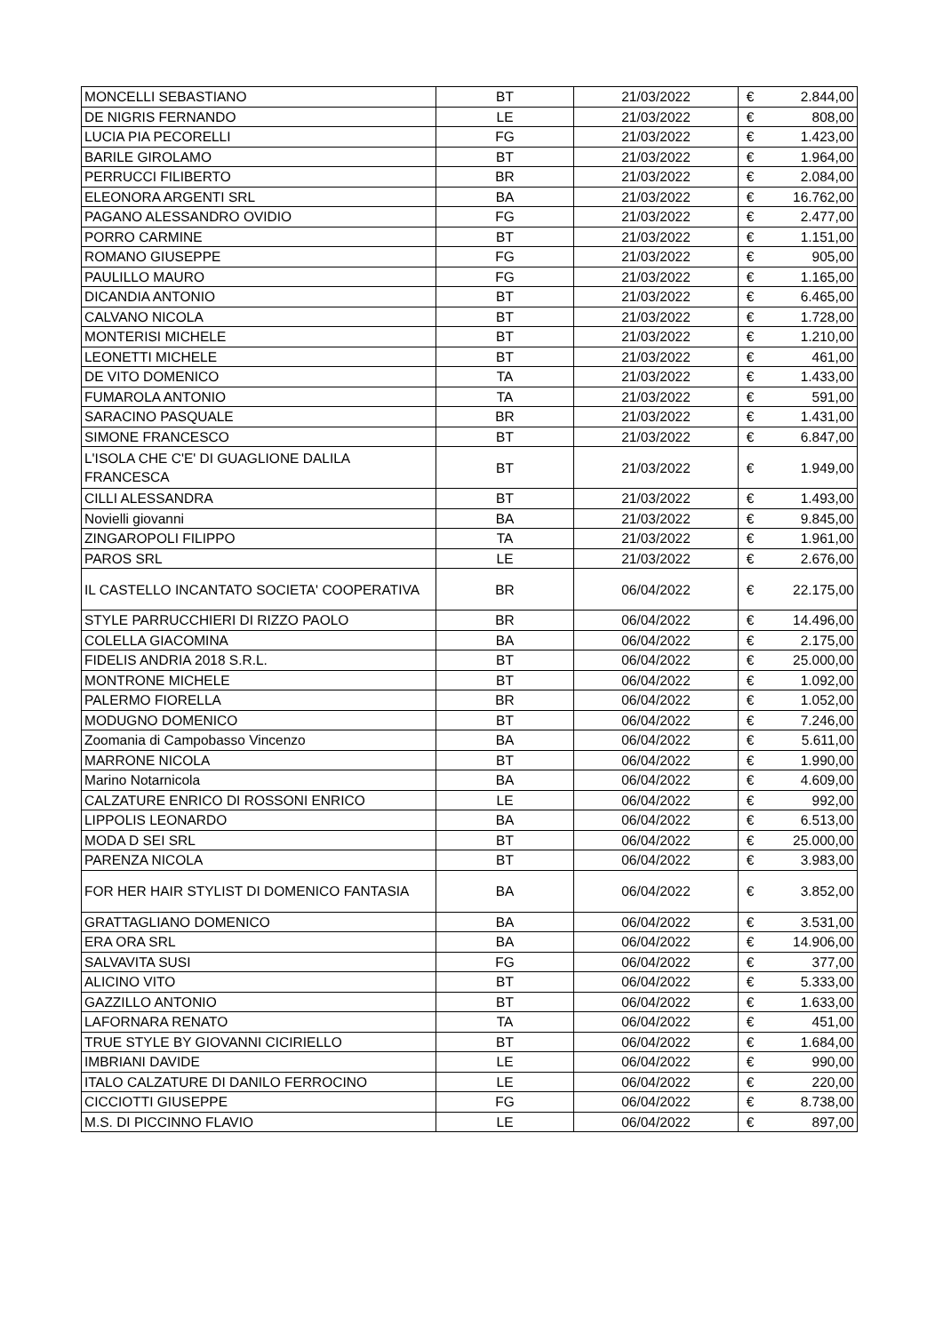| MONCELLI SEBASTIANO | BT | 21/03/2022 | € | 2.844,00 |
| DE NIGRIS FERNANDO | LE | 21/03/2022 | € | 808,00 |
| LUCIA PIA PECORELLI | FG | 21/03/2022 | € | 1.423,00 |
| BARILE GIROLAMO | BT | 21/03/2022 | € | 1.964,00 |
| PERRUCCI FILIBERTO | BR | 21/03/2022 | € | 2.084,00 |
| ELEONORA ARGENTI SRL | BA | 21/03/2022 | € | 16.762,00 |
| PAGANO ALESSANDRO OVIDIO | FG | 21/03/2022 | € | 2.477,00 |
| PORRO CARMINE | BT | 21/03/2022 | € | 1.151,00 |
| ROMANO GIUSEPPE | FG | 21/03/2022 | € | 905,00 |
| PAULILLO MAURO | FG | 21/03/2022 | € | 1.165,00 |
| DICANDIA ANTONIO | BT | 21/03/2022 | € | 6.465,00 |
| CALVANO NICOLA | BT | 21/03/2022 | € | 1.728,00 |
| MONTERISI MICHELE | BT | 21/03/2022 | € | 1.210,00 |
| LEONETTI MICHELE | BT | 21/03/2022 | € | 461,00 |
| DE VITO DOMENICO | TA | 21/03/2022 | € | 1.433,00 |
| FUMAROLA ANTONIO | TA | 21/03/2022 | € | 591,00 |
| SARACINO PASQUALE | BR | 21/03/2022 | € | 1.431,00 |
| SIMONE FRANCESCO | BT | 21/03/2022 | € | 6.847,00 |
| L'ISOLA CHE C'E' DI GUAGLIONE DALILA FRANCESCA | BT | 21/03/2022 | € | 1.949,00 |
| CILLI ALESSANDRA | BT | 21/03/2022 | € | 1.493,00 |
| Novielli giovanni | BA | 21/03/2022 | € | 9.845,00 |
| ZINGAROPOLI FILIPPO | TA | 21/03/2022 | € | 1.961,00 |
| PAROS SRL | LE | 21/03/2022 | € | 2.676,00 |
| IL CASTELLO INCANTATO SOCIETA' COOPERATIVA | BR | 06/04/2022 | € | 22.175,00 |
| STYLE PARRUCCHIERI DI RIZZO PAOLO | BR | 06/04/2022 | € | 14.496,00 |
| COLELLA GIACOMINA | BA | 06/04/2022 | € | 2.175,00 |
| FIDELIS ANDRIA 2018 S.R.L. | BT | 06/04/2022 | € | 25.000,00 |
| MONTRONE MICHELE | BT | 06/04/2022 | € | 1.092,00 |
| PALERMO FIORELLA | BR | 06/04/2022 | € | 1.052,00 |
| MODUGNO DOMENICO | BT | 06/04/2022 | € | 7.246,00 |
| Zoomania di Campobasso Vincenzo | BA | 06/04/2022 | € | 5.611,00 |
| MARRONE NICOLA | BT | 06/04/2022 | € | 1.990,00 |
| Marino Notarnicola | BA | 06/04/2022 | € | 4.609,00 |
| CALZATURE ENRICO DI ROSSONI ENRICO | LE | 06/04/2022 | € | 992,00 |
| LIPPOLIS LEONARDO | BA | 06/04/2022 | € | 6.513,00 |
| MODA D SEI SRL | BT | 06/04/2022 | € | 25.000,00 |
| PARENZA NICOLA | BT | 06/04/2022 | € | 3.983,00 |
| FOR HER HAIR STYLIST DI DOMENICO FANTASIA | BA | 06/04/2022 | € | 3.852,00 |
| GRATTAGLIANO DOMENICO | BA | 06/04/2022 | € | 3.531,00 |
| ERA ORA SRL | BA | 06/04/2022 | € | 14.906,00 |
| SALVAVITA SUSI | FG | 06/04/2022 | € | 377,00 |
| ALICINO VITO | BT | 06/04/2022 | € | 5.333,00 |
| GAZZILLO ANTONIO | BT | 06/04/2022 | € | 1.633,00 |
| LAFORNARA RENATO | TA | 06/04/2022 | € | 451,00 |
| TRUE STYLE BY GIOVANNI CICIRIELLO | BT | 06/04/2022 | € | 1.684,00 |
| IMBRIANI DAVIDE | LE | 06/04/2022 | € | 990,00 |
| ITALO CALZATURE DI DANILO FERROCINO | LE | 06/04/2022 | € | 220,00 |
| CICCIOTTI GIUSEPPE | FG | 06/04/2022 | € | 8.738,00 |
| M.S. DI PICCINNO FLAVIO | LE | 06/04/2022 | € | 897,00 |